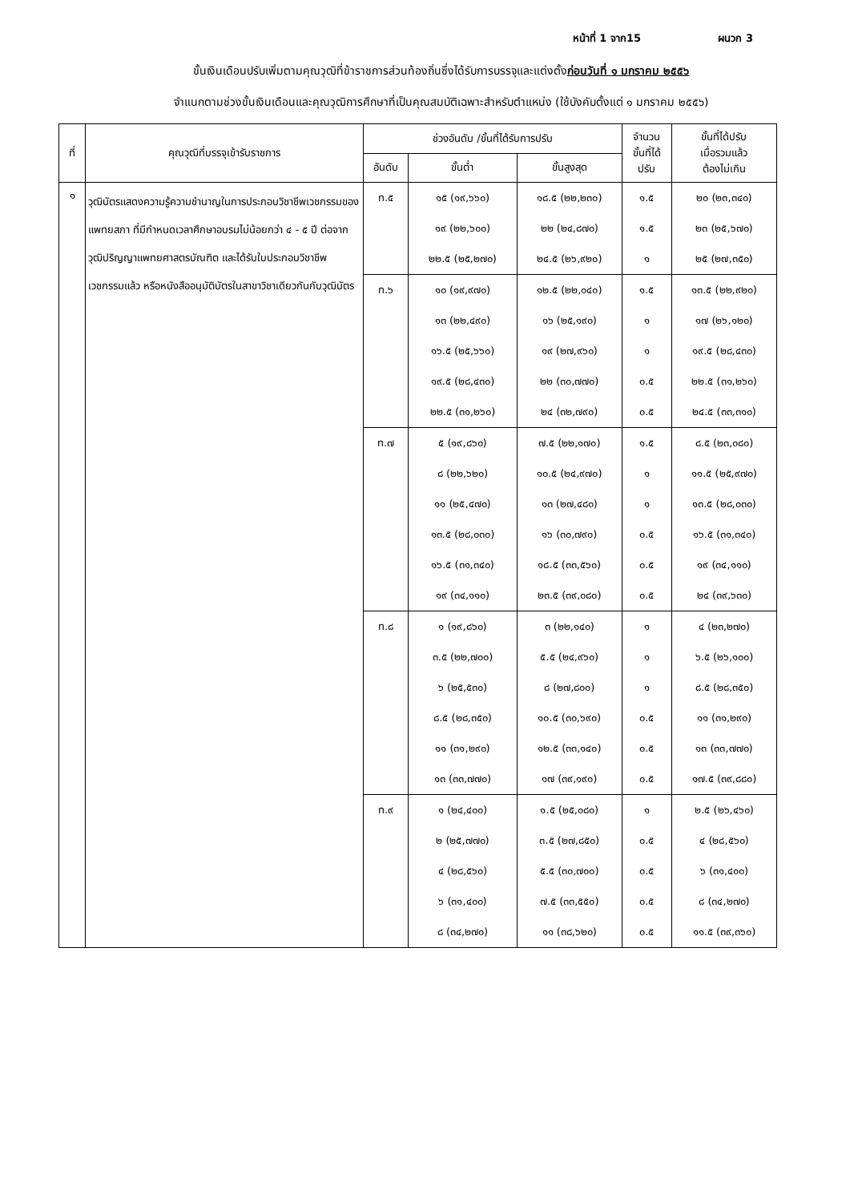หน้าที่ 1 จาก15 ผนวก 3
ขั้นเงินเดือนปรับเพิ่มตามคุณวุฒิที่ข้าราชการส่วนท้องถิ่นซึ่งได้รับการบรรจุและแต่งตั้งก่อนวันที่ ๑ มกราคม ๒๕๕๖
จำแนกตามช่วงขั้นเงินเดือนและคุณวุฒิการศึกษาที่เป็นคุณสมบัติเฉพาะสำหรับตำแหน่ง (ใช้บังคับตั้งแต่ ๑ มกราคม ๒๕๕๖)
| ที่ | คุณวุฒิที่บรรจุเข้ารับราชการ | ช่วงอันดับ /ขั้นที่ได้รับการปรับ | | | จำนวน ขั้นที่ได้ ปรับ | ขั้นที่ได้ปรับ เมื่อรวมแล้ว ต้องไม่เกิน |
| --- | --- | --- | --- | --- | --- | --- |
| | | อันดับ | ขั้นต่ำ | ขั้นสูงสุด | | |
| ๑ | วุฒิบัตรแสดงความรู้ความชำนาญในการประกอบวิชาชีพเวชกรรมของแพทยสภา ที่มีกำหนดเวลาศึกษาอบรมไม่น้อยกว่า ๔ - ๕ ปี ต่อจากวุฒิปริญญาแพทยศาสตรบัณฑิต และได้รับใบประกอบวิชาชีพเวชกรรมแล้ว หรือหนังสืออนุมัติบัตรในสาขาวิชาเดียวกันกับวุฒิบัตร | ท.๕ | ๑๕ (๑๙,๖๖๐) | ๑๘.๕ (๒๒,๒๓๐) | ๑.๕ | ๒๐ (๒๓,๓๔๐) |
| | | | ๑๙ (๒๒,๖๐๐) | ๒๒ (๒๔,๘๗๐) | ๑.๕ | ๒๓ (๒๕,๖๗๐) |
| | | | ๒๒.๕ (๒๕,๒๗๐) | ๒๔.๕ (๒๖,๙๒๐) | ๑ | ๒๕ (๒๗,๓๕๐) |
| | | ท.๖ | ๑๐ (๑๙,๙๗๐) | ๑๒.๕ (๒๒,๐๔๐) | ๑.๕ | ๑๓.๕ (๒๒,๙๒๐) |
| | | | ๑๓ (๒๒,๔๙๐) | ๑๖ (๒๕,๑๙๐) | ๑ | ๑๗ (๒๖,๑๒๐) |
| | | | ๑๖.๕ (๒๕,๖๖๐) | ๑๙ (๒๗,๙๖๐) | ๑ | ๑๙.๕ (๒๘,๔๓๐) |
| | | | ๑๙.๕ (๒๘,๔๓๐) | ๒๒ (๓๐,๗๗๐) | ๐.๕ | ๒๒.๕ (๓๑,๒๖๐) |
| | | | ๒๒.๕ (๓๑,๒๖๐) | ๒๔ (๓๒,๗๙๐) | ๐.๕ | ๒๔.๕ (๓๓,๓๑๐) |
| | | ท.๗ | ๕ (๑๙,๘๖๐) | ๗.๕ (๒๒,๑๗๐) | ๑.๕ | ๘.๕ (๒๓,๐๘๐) |
| | | | ๘ (๒๒,๖๒๐) | ๑๐.๕ (๒๔,๙๗๐) | ๑ | ๑๑.๕ (๒๕,๙๗๐) |
| | | | ๑๑ (๒๕,๔๗๐) | ๑๓ (๒๗,๔๘๐) | ๑ | ๑๓.๕ (๒๘,๐๓๐) |
| | | | ๑๓.๕ (๒๘,๐๓๐) | ๑๖ (๓๐,๗๙๐) | ๐.๕ | ๑๖.๕ (๓๑,๓๔๐) |
| | | | ๑๖.๕ (๓๑,๓๔๐) | ๑๘.๕ (๓๓,๕๖๐) | ๐.๕ | ๑๙ (๓๔,๑๑๐) |
| | | | ๑๙ (๓๔,๑๑๐) | ๒๓.๕ (๓๙,๐๘๐) | ๐.๕ | ๒๔ (๓๙,๖๓๐) |
| | | ท.๘ | ๑ (๑๙,๘๖๐) | ๓ (๒๒,๑๔๐) | ๑ | ๔ (๒๓,๒๗๐) |
| | | | ๓.๕ (๒๒,๗๐๐) | ๕.๕ (๒๔,๙๖๐) | ๑ | ๖.๕ (๒๖,๑๐๐) |
| | | | ๖ (๒๕,๕๓๐) | ๘ (๒๗,๘๐๐) | ๑ | ๘.๕ (๒๘,๓๕๐) |
| | | | ๘.๕ (๒๘,๓๕๐) | ๑๐.๕ (๓๐,๖๙๐) | ๐.๕ | ๑๑ (๓๑,๒๙๐) |
| | | | ๑๑ (๓๑,๒๙๐) | ๑๒.๕ (๓๓,๑๔๐) | ๐.๕ | ๑๓ (๓๓,๗๗๐) |
| | | | ๑๓ (๓๓,๗๗๐) | ๑๗ (๓๙,๑๙๐) | ๐.๕ | ๑๗.๕ (๓๙,๘๘๐) |
| | | ท.๙ | ๑ (๒๔,๔๐๐) | ๑.๕ (๒๕,๐๘๐) | ๑ | ๒.๕ (๒๖,๔๖๐) |
| | | | ๒ (๒๕,๗๗๐) | ๓.๕ (๒๗,๘๕๐) | ๐.๕ | ๔ (๒๘,๕๖๐) |
| | | | ๔ (๒๘,๕๖๐) | ๕.๕ (๓๐,๗๐๐) | ๐.๕ | ๖ (๓๑,๔๐๐) |
| | | | ๖ (๓๑,๔๐๐) | ๗.๕ (๓๓,๕๕๐) | ๐.๕ | ๘ (๓๔,๒๗๐) |
| | | | ๘ (๓๔,๒๗๐) | ๑๑ (๓๘,๖๒๐) | ๐.๕ | ๑๑.๕ (๓๙,๓๖๐) |